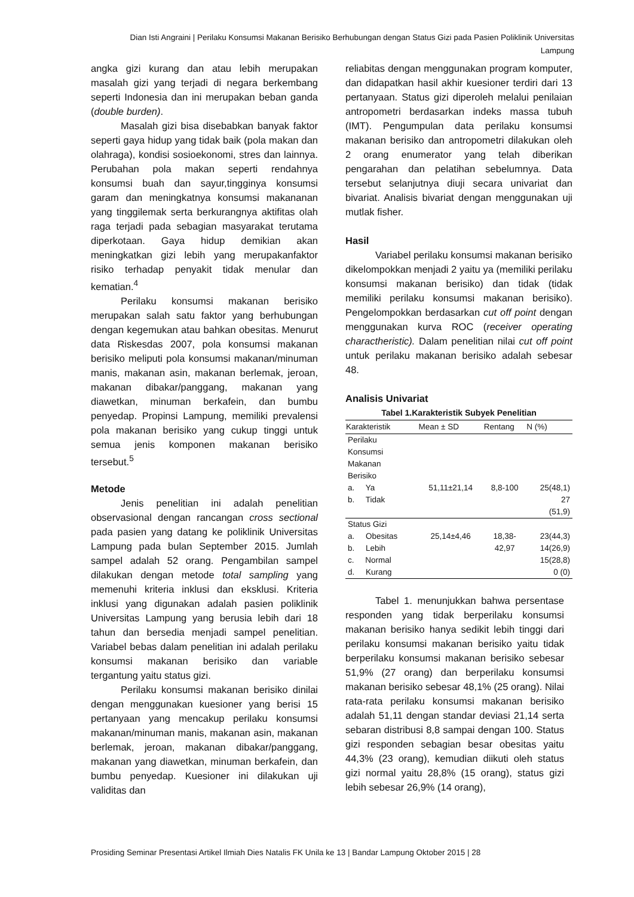Dian Isti Angraini | Perilaku Konsumsi Makanan Berisiko Berhubungan dengan Status Gizi pada Pasien Poliklinik Universitas Lampung
angka gizi kurang dan atau lebih merupakan masalah gizi yang terjadi di negara berkembang seperti Indonesia dan ini merupakan beban ganda (double burden).
Masalah gizi bisa disebabkan banyak faktor seperti gaya hidup yang tidak baik (pola makan dan olahraga), kondisi sosioekonomi, stres dan lainnya. Perubahan pola makan seperti rendahnya konsumsi buah dan sayur,tingginya konsumsi garam dan meningkatnya konsumsi makananan yang tinggilemak serta berkurangnya aktifitas olah raga terjadi pada sebagian masyarakat terutama diperkotaan. Gaya hidup demikian akan meningkatkan gizi lebih yang merupakanfaktor risiko terhadap penyakit tidak menular dan kematian.<sup>4</sup>
Perilaku konsumsi makanan berisiko merupakan salah satu faktor yang berhubungan dengan kegemukan atau bahkan obesitas. Menurut data Riskesdas 2007, pola konsumsi makanan berisiko meliputi pola konsumsi makanan/minuman manis, makanan asin, makanan berlemak, jeroan, makanan dibakar/panggang, makanan yang diawetkan, minuman berkafein, dan bumbu penyedap. Propinsi Lampung, memiliki prevalensi pola makanan berisiko yang cukup tinggi untuk semua jenis komponen makanan berisiko tersebut.<sup>5</sup>
Metode
Jenis penelitian ini adalah penelitian observasional dengan rancangan cross sectional pada pasien yang datang ke poliklinik Universitas Lampung pada bulan September 2015. Jumlah sampel adalah 52 orang. Pengambilan sampel dilakukan dengan metode total sampling yang memenuhi kriteria inklusi dan eksklusi. Kriteria inklusi yang digunakan adalah pasien poliklinik Universitas Lampung yang berusia lebih dari 18 tahun dan bersedia menjadi sampel penelitian. Variabel bebas dalam penelitian ini adalah perilaku konsumsi makanan berisiko dan variable tergantung yaitu status gizi.
Perilaku konsumsi makanan berisiko dinilai dengan menggunakan kuesioner yang berisi 15 pertanyaan yang mencakup perilaku konsumsi makanan/minuman manis, makanan asin, makanan berlemak, jeroan, makanan dibakar/panggang, makanan yang diawetkan, minuman berkafein, dan bumbu penyedap. Kuesioner ini dilakukan uji validitas dan
reliabitas dengan menggunakan program komputer, dan didapatkan hasil akhir kuesioner terdiri dari 13 pertanyaan. Status gizi diperoleh melalui penilaian antropometri berdasarkan indeks massa tubuh (IMT). Pengumpulan data perilaku konsumsi makanan berisiko dan antropometri dilakukan oleh 2 orang enumerator yang telah diberikan pengarahan dan pelatihan sebelumnya. Data tersebut selanjutnya diuji secara univariat dan bivariat. Analisis bivariat dengan menggunakan uji mutlak fisher.
Hasil
Variabel perilaku konsumsi makanan berisiko dikelompokkan menjadi 2 yaitu ya (memiliki perilaku konsumsi makanan berisiko) dan tidak (tidak memiliki perilaku konsumsi makanan berisiko). Pengelompokkan berdasarkan cut off point dengan menggunakan kurva ROC (receiver operating charactheristic). Dalam penelitian nilai cut off point untuk perilaku makanan berisiko adalah sebesar 48.
Analisis Univariat
Tabel 1.Karakteristik Subyek Penelitian
| Karakteristik | Mean ± SD | Rentang | N (%) |
| --- | --- | --- | --- |
| Perilaku Konsumsi Makanan Berisiko | | | |
| a. Ya | 51,11±21,14 | 8,8-100 | 25(48,1) |
| b. Tidak | | | 27 (51,9) |
| Status Gizi | | | |
| a. Obesitas | 25,14±4,46 | 18,38- | 23(44,3) |
| b. Lebih | | 42,97 | 14(26,9) |
| c. Normal | | | 15(28,8) |
| d. Kurang | | | 0 (0) |
Tabel 1. menunjukkan bahwa persentase responden yang tidak berperilaku konsumsi makanan berisiko hanya sedikit lebih tinggi dari perilaku konsumsi makanan berisiko yaitu tidak berperilaku konsumsi makanan berisiko sebesar 51,9% (27 orang) dan berperilaku konsumsi makanan berisiko sebesar 48,1% (25 orang). Nilai rata-rata perilaku konsumsi makanan berisiko adalah 51,11 dengan standar deviasi 21,14 serta sebaran distribusi 8,8 sampai dengan 100. Status gizi responden sebagian besar obesitas yaitu 44,3% (23 orang), kemudian diikuti oleh status gizi normal yaitu 28,8% (15 orang), status gizi lebih sebesar 26,9% (14 orang),
Prosiding Seminar Presentasi Artikel Ilmiah Dies Natalis FK Unila ke 13 | Bandar Lampung Oktober 2015 | 28